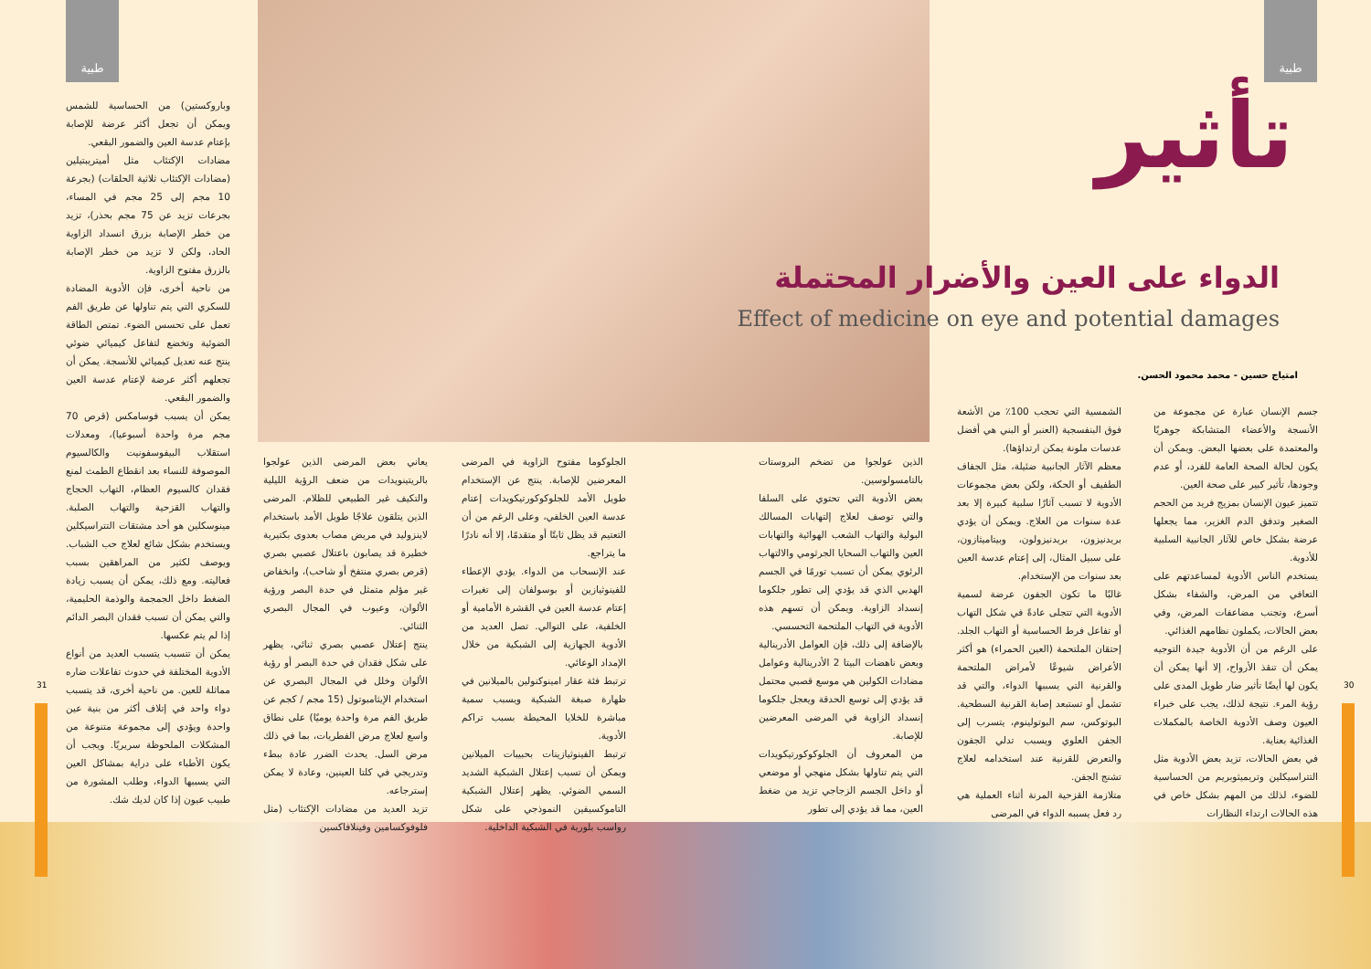طبية طبية
تأثير
الدواء على العين والأضرار المحتملة
Effect of medicine on eye and potential damages
امتياج حسين - محمد محمود الحسن.
30
31
جسم الإنسان عبارة عن مجموعة من الأنسجة والأعضاء المتشابكة جوهريًا والمعتمدة على بعضها البعض. ويمكن أن يكون لحالة الصحة العامة للفرد، أو عدم وجودها، تأثير كبير على صحة العين.
تتميز عيون الإنسان بمزيج فريد من الحجم الصغير وتدفق الدم الغزير، مما يجعلها عرضة بشكل خاص للآثار الجانبية السلبية للأدوية.
يستخدم الناس الأدوية لمساعدتهم على التعافي من المرض، والشفاء بشكل أسرع، وتجنب مضاعفات المرض، وفي بعض الحالات، يكملون نظامهم الغذائي.
على الرغم من أن الأدوية جيدة التوجيه يمكن أن تنقذ الأرواح، إلا أنها يمكن أن يكون لها أيضًا تأثير ضار طويل المدى على رؤية المرء. نتيجة لذلك، يجب على خبراء العيون وصف الأدوية الخاصة بالمكملات الغذائية بعناية.
في بعض الحالات، تزيد بعض الأدوية مثل التتراسيكلين وتريميثوبريم من الحساسية للضوء، لذلك من المهم بشكل خاص في هذه الحالات ارتداء النظارات
الشمسية التي تحجب 100٪ من الأشعة فوق البنفسجية (العنبر أو البني هي أفضل عدسات ملونة يمكن ارتداؤها).
معظم الآثار الجانبية ضئيلة، مثل الجفاف الطفيف أو الحكة، ولكن بعض مجموعات الأدوية لا تسبب آثارًا سلبية كبيرة إلا بعد عدة سنوات من العلاج. ويمكن أن يؤدي بريدنيزون، بريدنيزولون، وبيتاميثازون، على سبيل المثال، إلى إعتام عدسة العين بعد سنوات من الإستخدام.
غالبًا ما تكون الجفون عرضة لسمية الأدوية التي تتجلى عادةً في شكل التهاب أو تفاعل فرط الحساسية أو التهاب الجلد. إحتقان الملتحمة (العين الحمراء) هو أكثر الأعراض شيوعًا لأمراض الملتحمة والقرنية التي يسببها الدواء، والتي قد تشمل أو تستبعد إصابة القرنية السطحية. البوتوكس، سم البوتولينوم، يتسرب إلى الجفن العلوي ويسبب تدلي الجفون والتعرض للقرنية عند استخدامه لعلاج تشنج الجفن.
متلازمة القزحية المرنة أثناء العملية هي رد فعل يسببه الدواء في المرضى
الذين عولجوا من تضخم البروستات بالتامسولوسين.
بعض الأدوية التي تحتوي على السلفا والتي توصف لعلاج إلتهابات المسالك البولية والتهاب الشعب الهوائية والتهابات العين والتهاب السحايا الجرثومي والالتهاب الرئوي يمكن أن تسبب تورمًا في الجسم الهدبي الذي قد يؤدي إلى تطور جلكوما إنسداد الزاوية. ويمكن أن تسهم هذه الأدوية في التهاب الملتحمة التحسسي.
بالإضافة إلى ذلك، فإن العوامل الأدرينالية وبعض ناهضات البيتا 2 الأدرينالية وعوامل مضادات الكولين هي موسع قصبي محتمل قد يؤدي إلى توسع الحدقة ويعجل جلكوما إنسداد الزاوية في المرضى المعرضين للإصابة.
من المعروف أن الجلوكوكورتيكويدات التي يتم تناولها بشكل منهجي أو موضعي أو داخل الجسم الزجاجي تزيد من ضغط العين، مما قد يؤدي إلى تطور
الجلوكوما مفتوح الزاوية في المرضى المعرضين للإصابة. ينتج عن الإستخدام طويل الأمد للجلوكوكورتيكويدات إعتام عدسة العين الخلفي، وعلى الرغم من أن التعتيم قد يظل ثابتًا أو متقدمًا، إلا أنه نادرًا ما يتراجع.
عند الإنسحاب من الدواء. يؤدي الإعطاء للفينوثيازين أو بوسولفان إلى تغيرات إعتام عدسة العين في القشرة الأمامية أو الخلفية، على التوالي. تصل العديد من الأدوية الجهازية إلى الشبكية من خلال الإمداد الوعائي.
ترتبط فئة عقار امينوكنولين بالميلانين في ظهارة صبغة الشبكية ويسبب سمية مباشرة للخلايا المحيطة بسبب تراكم الأدوية.
ترتبط الفينوثيازينات بحبيبات الميلانين ويمكن أن تسبب إعتلال الشبكية الشديد السمي الضوئي. يظهر إعتلال الشبكية التاموكسيفين النموذجي على شكل رواسب بلورية في الشبكية الداخلية.
يعاني بعض المرضى الذين عولجوا بالريتينويدات من ضعف الرؤية الليلية والتكيف غير الطبيعي للظلام. المرضى الذين يتلقون علاجًا طويل الأمد باستخدام لاينزوليد في مريض مصاب بعدوى بكتيرية خطيرة قد يصابون باعتلال عصبي بصري (قرص بصري منتفخ أو شاحب)، وانخفاض غير مؤلم متمثل في حدة البصر ورؤية الألوان، وعيوب في المجال البصري الثنائي.
ينتج إعتلال عصبي بصري ثنائي، يظهر على شكل فقدان في حدة البصر أو رؤية الألوان وخلل في المجال البصري عن استخدام الإيثامبوتول (15 مجم / كجم عن طريق الفم مرة واحدة يوميًا) على نطاق واسع لعلاج مرض الفطريات، بما في ذلك مرض السل. يحدث الضرر عادة ببطء وتدريجي في كلتا العينين، وعادة لا يمكن إسترجاعه.
تزيد العديد من مضادات الإكتئاب (مثل فلوفوكسامين وفينلافاكسين
وباروكستين) من الحساسية للشمس ويمكن أن تجعل أكثر عرضة للإصابة بإعتام عدسة العين والضمور البقعي.
مضادات الإكتئاب مثل أميتريبتيلين (مضادات الإكتئاب ثلاثية الحلقات) (بجرعة 10 مجم إلى 25 مجم في المساء، بجرعات تزيد عن 75 مجم بحذر)، تزيد من خطر الإصابة بزرق انسداد الزاوية الحاد، ولكن لا تزيد من خطر الإصابة بالزرق مفتوح الزاوية.
من ناحية أخرى، فإن الأدوية المضادة للسكري التي يتم تناولها عن طريق الفم تعمل على تحسس الضوء. تمتص الطاقة الضوئية وتخضع لتفاعل كيميائي ضوئي ينتج عنه تعديل كيميائي للأنسجة. يمكن أن تجعلهم أكثر عرضة لإعتام عدسة العين والضمور البقعي.
يمكن أن يسبب فوسامكس (قرص 70 مجم مرة واحدة أسبوعيا)، ومعدلات استقلاب البيفوسفونيت والكالسيوم الموصوفة للنساء بعد انقطاع الطمث لمنع فقدان كالسيوم العظام، التهاب الحجاج والتهاب القزحية والتهاب الصلبة. مينوسكلين هو أحد مشتقات التتراسيكلين ويستخدم بشكل شائع لعلاج حب الشباب. ويوصف لكثير من المراهقين بسبب فعاليته. ومع ذلك، يمكن أن يسبب زيادة الضغط داخل الجمجمة والوذمة الحليمية، والتي يمكن أن تسبب فقدان البصر الدائم إذا لم يتم عكسها.
يمكن أن تتسبب يتسبب العديد من أنواع الأدوية المختلفة في حدوث تفاعلات ضاره مماثلة للعين. من ناحية أخرى، قد يتسبب دواء واحد في إتلاف أكثر من بنية عين واحدة ويؤدي إلى مجموعة متنوعة من المشكلات الملحوظة سريريًا. ويجب أن يكون الأطباء على دراية بمشاكل العين التي يسببها الدواء، وطلب المشورة من طبيب عيون إذا كان لديك شك.